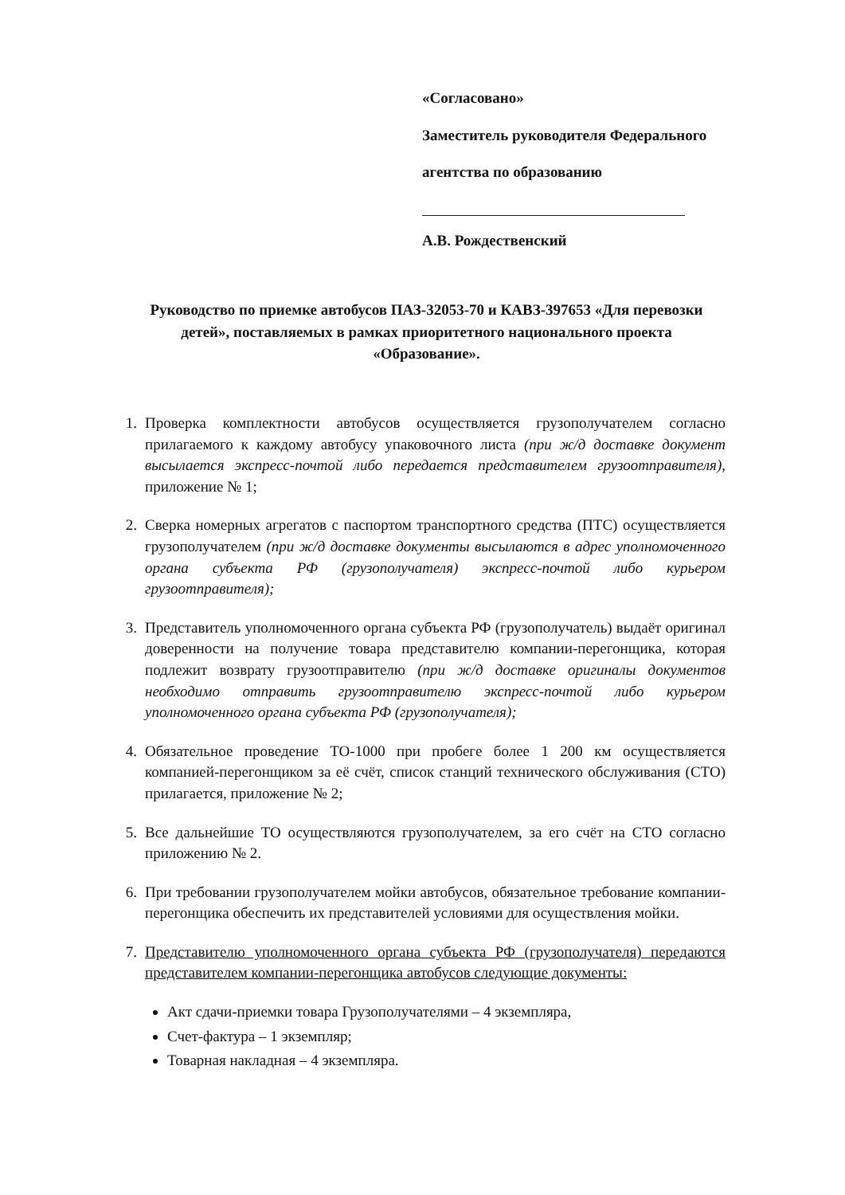«Согласовано»
Заместитель руководителя Федерального
агентства по образованию
А.В. Рождественский
Руководство по приемке автобусов ПАЗ-32053-70 и КАВЗ-397653 «Для перевозки детей», поставляемых в рамках приоритетного национального проекта «Образование».
1. Проверка комплектности автобусов осуществляется грузополучателем согласно прилагаемого к каждому автобусу упаковочного листа (при ж/д доставке документ высылается экспресс-почтой либо передается представителем грузоотправителя), приложение № 1;
2. Сверка номерных агрегатов с паспортом транспортного средства (ПТС) осуществляется грузополучателем (при ж/д доставке документы высылаются в адрес уполномоченного органа субъекта РФ (грузополучателя) экспресс-почтой либо курьером грузоотправителя);
3. Представитель уполномоченного органа субъекта РФ (грузополучатель) выдаёт оригинал доверенности на получение товара представителю компании-перегонщика, которая подлежит возврату грузоотправителю (при ж/д доставке оригиналы документов необходимо отправить грузоотправителю экспресс-почтой либо курьером уполномоченного органа субъекта РФ (грузополучателя);
4. Обязательное проведение ТО-1000 при пробеге более 1 200 км осуществляется компанией-перегонщиком за её счёт, список станций технического обслуживания (СТО) прилагается, приложение № 2;
5. Все дальнейшие ТО осуществляются грузополучателем, за его счёт на СТО согласно приложению № 2.
6. При требовании грузополучателем мойки автобусов, обязательное требование компании-перегонщика обеспечить их представителей условиями для осуществления мойки.
7. Представителю уполномоченного органа субъекта РФ (грузополучателя) передаются представителем компании-перегонщика автобусов следующие документы:
Акт сдачи-приемки товара Грузополучателями – 4 экземпляра,
Счет-фактура – 1 экземпляр;
Товарная накладная – 4 экземпляра.